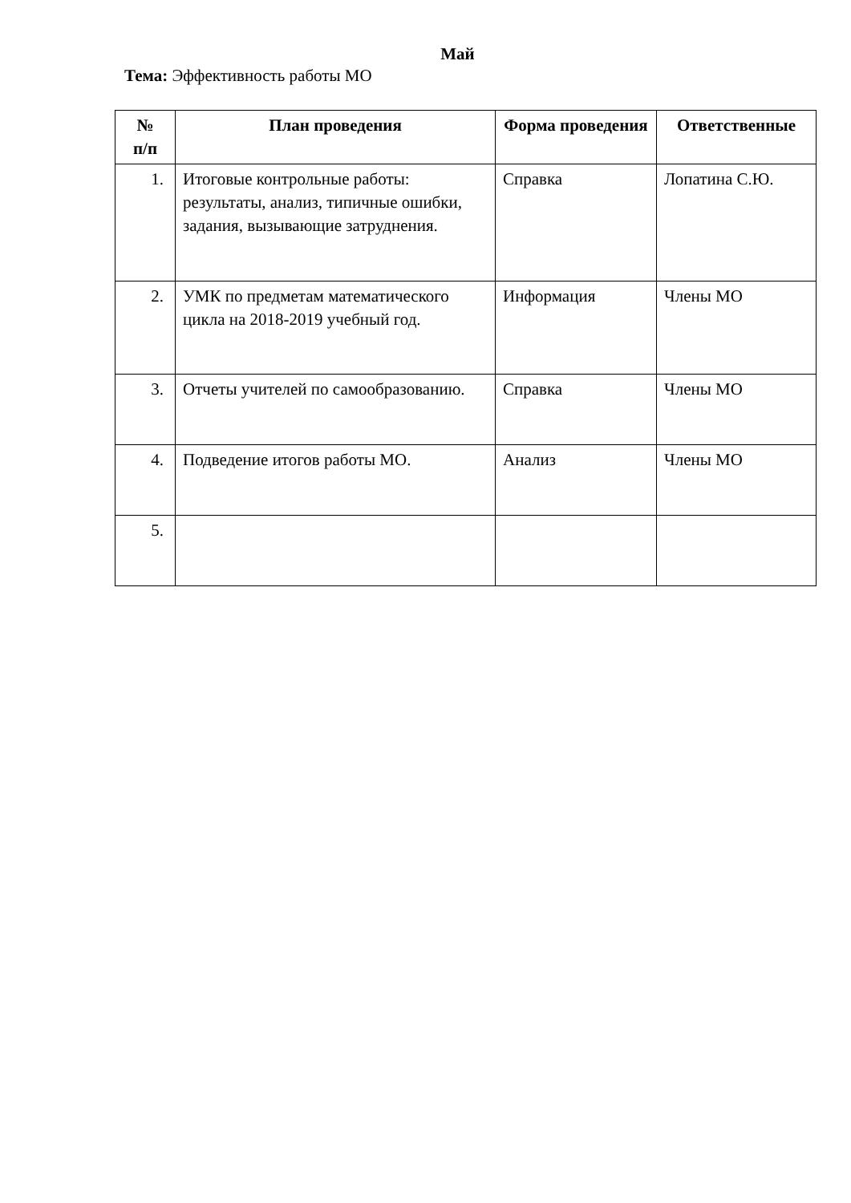Май
Тема: Эффективность работы МО
| № п/п | План проведения | Форма проведения | Ответственные |
| --- | --- | --- | --- |
| 1. | Итоговые контрольные работы: результаты, анализ, типичные ошибки, задания, вызывающие затруднения. | Справка | Лопатина С.Ю. |
| 2. | УМК по предметам математического цикла на 2018-2019 учебный год. | Информация | Члены МО |
| 3. | Отчеты учителей по самообразованию. | Справка | Члены МО |
| 4. | Подведение итогов работы МО. | Анализ | Члены МО |
| 5. | | | |